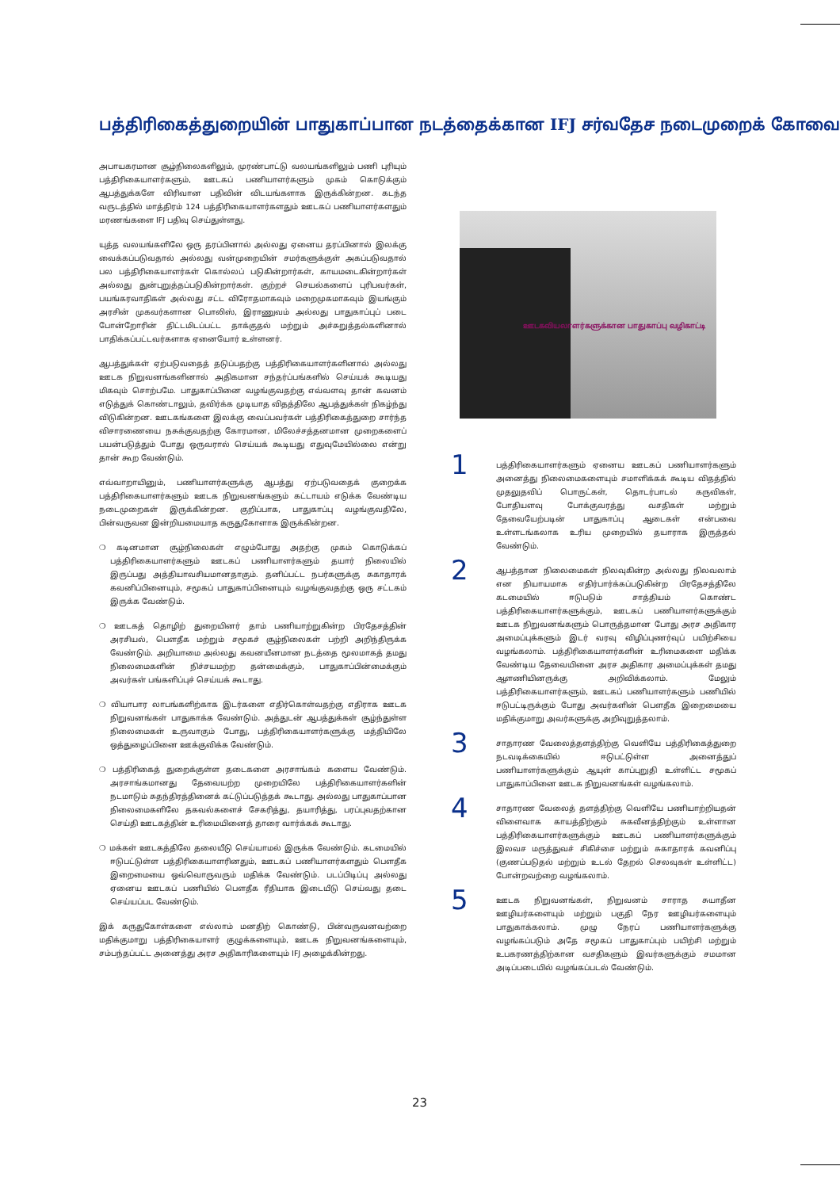பத்திரிகைத்துறையின் பாதுகாப்பான நடத்தைக்கான IFJ சர்வதேச நடைமுறைக் கோவை
அபாயகரமான சூழ்நிலைகளிலும், முரண்பாட்டு வலயங்களிலும் பணி புரியும் பத்திரிகையாளர்களும், ஊடகப் பணியாளர்களும் முகம் கொடுக்கும் ஆபத்துக்களே விரிவான பதிவின் விடயங்களாக இருக்கின்றன. கடந்த வருடத்தில் மாத்திரம் 124 பத்திரிகையாளர்களதும் ஊடகப் பணியாளர்களதும் மரணங்களை IFJ பதிவு செய்துள்ளது.
யுத்த வலயங்களிலே ஒரு தரப்பினால் அல்லது ஏனைய தரப்பினால் இலக்கு வைக்கப்படுவதால் அல்லது வன்முறையின் சமர்களுக்குள் அகப்படுவதால் பல பத்திரிகையாளர்கள் கொல்லப் படுகின்றார்கள், காயமடைகின்றார்கள் அல்லது துன்புறுத்தப்படுகின்றார்கள். குற்றச் செயல்களைப் புரிபவர்கள், பயங்கரவாதிகள் அல்லது சட்ட விரோதமாகவும் மறைமுகமாகவும் இயங்கும் அரசின் முகவர்களான பொலிஸ், இராணுவம் அல்லது பாதுகாப்புப் படை போன்றோரின் திட்டமிடப்பட்ட தாக்குதல் மற்றும் அச்சுறுத்தல்களினால் பாதிக்கப்பட்டவர்களாக ஏனையோர் உள்ளனர்.
ஆபத்துக்கள் ஏற்படுவதைத் தடுப்பதற்கு பத்திரிகையாளர்களினால் அல்லது ஊடக நிறுவனங்களினால் அதிகமான சந்தர்ப்பங்களில் செய்யக் கூடியது மிகவும் சொற்பமே. பாதுகாப்பினை வழங்குவதற்கு எவ்வளவு தான் கவனம் எடுத்துக் கொண்டாலும், தவிர்க்க முடியாத விதத்திலே ஆபத்துக்கள் நிகழ்ந்து விடுகின்றன. ஊடகங்களை இலக்கு வைப்பவர்கள் பத்திரிகைத்துறை சார்ந்த விசாரணையை நசுக்குவதற்கு கோரமான, மிலேச்சத்தனமான முறைகளைப் பயன்படுத்தும் போது ஒருவரால் செய்யக் கூடியது எதுவுமேயில்லை என்று தான் கூற வேண்டும்.
எவ்வாறாயினும், பணியாளர்களுக்கு ஆபத்து ஏற்படுவதைக் குறைக்க பத்திரிகையாளர்களும் ஊடக நிறுவனங்களும் கட்டாயம் எடுக்க வேண்டிய நடைமுறைகள் இருக்கின்றன. குறிப்பாக, பாதுகாப்பு வழங்குவதிலே, பின்வருவன இன்றியமையாத கருதுகோளாக இருக்கின்றன.
❍ கடினமான சூழ்நிலைகள் எழும்போது அதற்கு முகம் கொடுக்கப் பத்திரிகையாளர்களும் ஊடகப் பணியாளர்களும் தயார் நிலையில் இருப்பது அத்தியாவசியமானதாகும். தனிப்பட்ட நபர்களுக்கு சுகாதாரக் கவனிப்பினையும், சமூகப் பாதுகாப்பினையும் வழங்குவதற்கு ஒரு சட்டகம் இருக்க வேண்டும்.
❍ ஊடகத் தொழிற் துறையினர் தாம் பணியாற்றுகின்ற பிரதேசத்தின் அரசியல், பௌதீக மற்றும் சமூகச் சூழ்நிலைகள் பற்றி அறிந்திருக்க வேண்டும். அறியாமை அல்லது கவனயீனமான நடத்தை மூலமாகத் தமது நிலைமைகளின் நிச்சயமற்ற தன்மைக்கும், பாதுகாப்பின்மைக்கும் அவர்கள் பங்களிப்புச் செய்யக் கூடாது.
❍ வியாபார லாபங்களிற்காக இடர்களை எதிர்கொள்வதற்கு எதிராக ஊடக நிறுவனங்கள் பாதுகாக்க வேண்டும். அத்துடன் ஆபத்துக்கள் சூழ்ந்துள்ள நிலைமைகள் உருவாகும் போது, பத்திரிகையாளர்களுக்கு மத்தியிலே ஒத்துழைப்பினை ஊக்குவிக்க வேண்டும்.
❍ பத்திரிகைத் துறைக்குள்ள தடைகளை அரசாங்கம் களைய வேண்டும். அரசாங்கமானது தேவையற்ற முறையிலே பத்திரிகையாளர்களின் நடமாடும் சுதந்திரத்தினைக் கட்டுப்படுத்தக் கூடாது. அல்லது பாதுகாப்பான நிலைமைகளிலே தகவல்களைச் சேகரித்து, தயாரித்து, பரப்புவதற்கான செய்தி ஊடகத்தின் உரிமையினைத் தாரை வார்க்கக் கூடாது.
❍ மக்கள் ஊடகத்திலே தலையீடு செய்யாமல் இருக்க வேண்டும். கடமையில் ஈடுபட்டுள்ள பத்திரிகையாளரினதும், ஊடகப் பணியாளர்களதும் பௌதீக இறைமையை ஒவ்வொருவரும் மதிக்க வேண்டும். படப்பிடிப்பு அல்லது ஏனைய ஊடகப் பணியில் பௌதீக ரீதியாக இடையீடு செய்வது தடை செய்யப்பட வேண்டும்.
இக் கருதுகோள்களை எல்லாம் மனதிற் கொண்டு, பின்வருவனவற்றை மதிக்குமாறு பத்திரிகையாளர் குழுக்களையும், ஊடக நிறுவனங்களையும், சம்பந்தப்பட்ட அனைத்து அரச அதிகாரிகளையும் IFJ அழைக்கின்றது.
ஊடகவியலாளர்களுக்கான பாதுகாப்பு வழிகாட்டி
1
பத்திரிகையாளர்களும் ஏனைய ஊடகப் பணியாளர்களும் அனைத்து நிலைமைகளையும் சமாளிக்கக் கூடிய விதத்தில் முதலுதவிப் பொருட்கள், தொடர்பாடல் கருவிகள், போதியளவு போக்குவரத்து வசதிகள் மற்றும் தேவையேற்படின் பாதுகாப்பு ஆடைகள் என்பவை உள்ளடங்கலாக உரிய முறையில் தயாராக இருத்தல் வேண்டும்.
2
ஆபத்தான நிலைமைகள் நிலவுகின்ற அல்லது நிலவலாம் என நியாயமாக எதிர்பார்க்கப்படுகின்ற பிரதேசத்திலே கடமையில் ஈடுபடும் சாத்தியம் கொண்ட பத்திரிகையாளர்களுக்கும், ஊடகப் பணியாளர்களுக்கும் ஊடக நிறுவனங்களும் பொருத்தமான போது அரச அதிகார அமைப்புக்களும் இடர் வரவு விழிப்புணர்வுப் பயிற்சியை வழங்கலாம். பத்திரிகையாளர்களின் உரிமைகளை மதிக்க வேண்டிய தேவையினை அரச அதிகார அமைப்புக்கள் தமது ஆளணியினருக்கு அறிவிக்கலாம். மேலும் பத்திரிகையாளர்களும், ஊடகப் பணியாளர்களும் பணியில் ஈடுபட்டிருக்கும் போது அவர்களின் பௌதீக இறைமையை மதிக்குமாறு அவர்களுக்கு அறிவுறுத்தலாம்.
3
சாதாரண வேலைத்தளத்திற்கு வெளியே பத்திரிகைத்துறை நடவடிக்கையில் ஈடுபட்டுள்ள அனைத்துப் பணியாளர்களுக்கும் ஆயுள் காப்புறுதி உள்ளிட்ட சமூகப் பாதுகாப்பினை ஊடக நிறுவனங்கள் வழங்கலாம்.
4
சாதாரண வேலைத் தளத்திற்கு வெளியே பணியாற்றியதன் விளைவாக காயத்திற்கும் சுகவீனத்திற்கும் உள்ளான பத்திரிகையாளர்களுக்கும் ஊடகப் பணியாளர்களுக்கும் இலவச மருத்துவச் சிகிச்சை மற்றும் சுகாதாரக் கவனிப்பு (குணப்படுதல் மற்றும் உடல் தேறல் செலவுகள் உள்ளிட்ட) போன்றவற்றை வழங்கலாம்.
5
ஊடக நிறுவனங்கள், நிறுவனம் சாராத சுயாதீன ஊழியர்களையும் மற்றும் பகுதி நேர ஊழியர்களையும் பாதுகாக்கலாம். முழு நேரப் பணியாளர்களுக்கு வழங்கப்படும் அதே சமூகப் பாதுகாப்பும் பயிற்சி மற்றும் உபகரணத்திற்கான வசதிகளும் இவர்களுக்கும் சமமான அடிப்படையில் வழங்கப்படல் வேண்டும்.
23